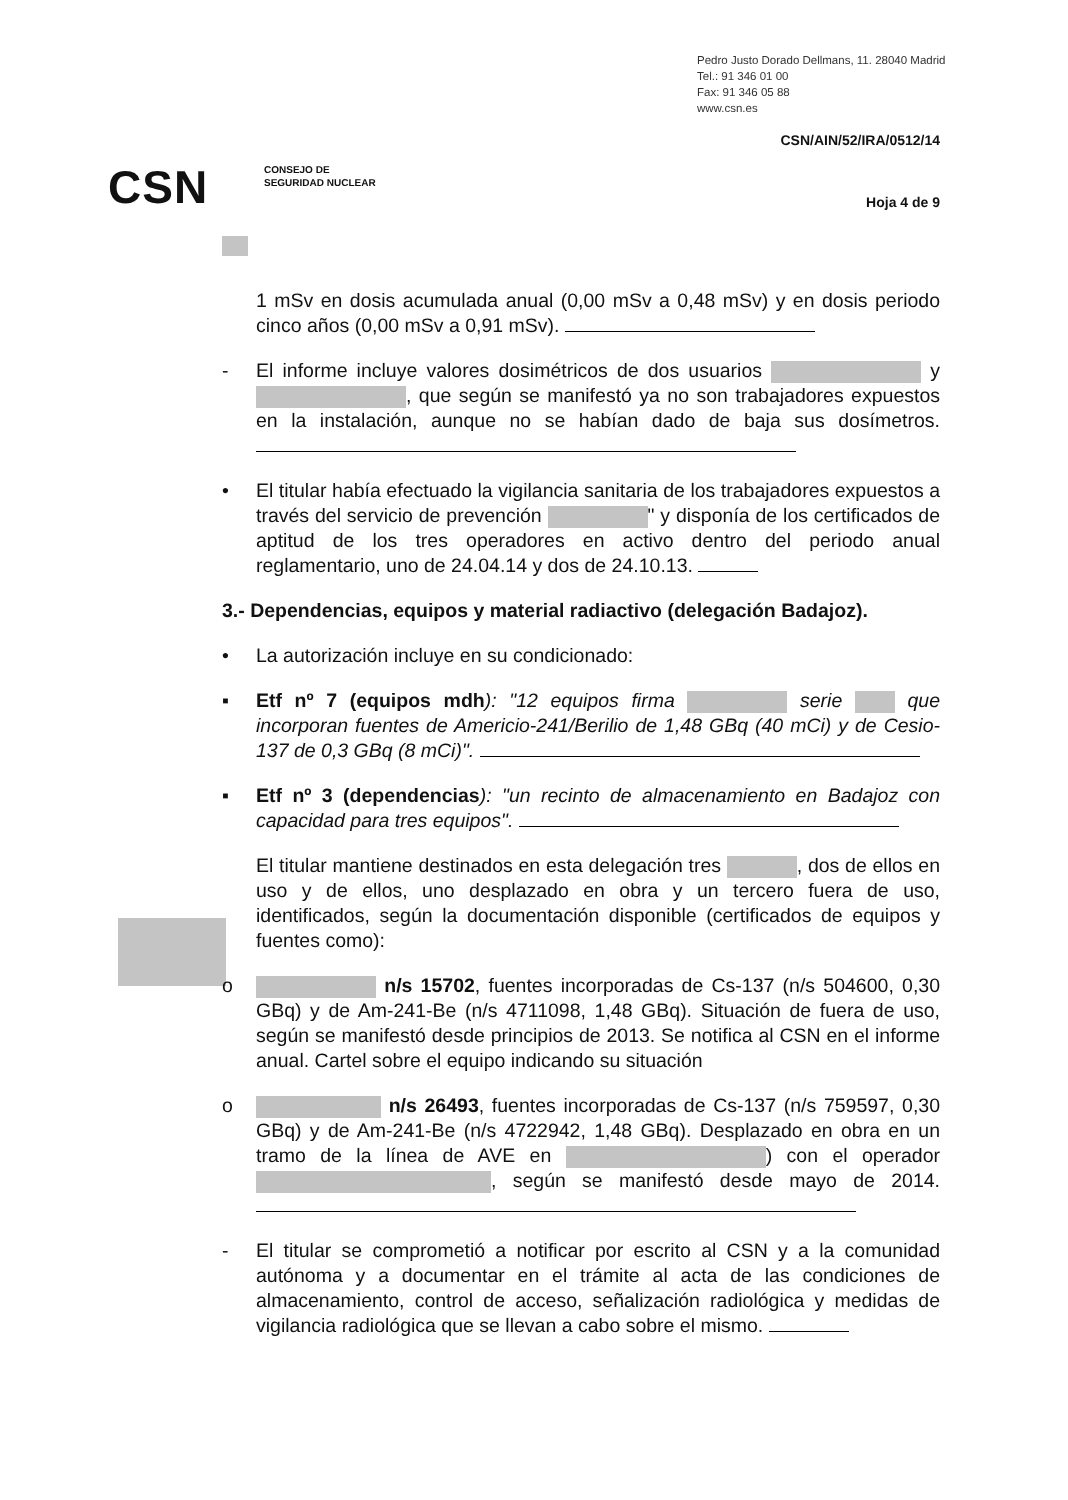Pedro Justo Dorado Dellmans, 11. 28040 Madrid
Tel.: 91 346 01 00
Fax: 91 346 05 88
www.csn.es
CSN/AIN/52/IRA/0512/14
CSN
CONSEJO DE
SEGURIDAD NUCLEAR
Hoja 4 de 9
1 mSv en dosis acumulada anual (0,00 mSv a 0,48 mSv) y en dosis periodo cinco años (0,00 mSv a 0,91 mSv).
- El informe incluye valores dosimétricos de dos usuarios y , que según se manifestó ya no son trabajadores expuestos en la instalación, aunque no se habían dado de baja sus dosímetros.
• El titular había efectuado la vigilancia sanitaria de los trabajadores expuestos a través del servicio de prevención " y disponía de los certificados de aptitud de los tres operadores en activo dentro del periodo anual reglamentario, uno de 24.04.14 y dos de 24.10.13.
3.- Dependencias, equipos y material radiactivo (delegación Badajoz).
• La autorización incluye en su condicionado:
▪ Etf nº 7 (equipos mdh): "12 equipos firma serie que incorporan fuentes de Americio-241/Berilio de 1,48 GBq (40 mCi) y de Cesio-137 de 0,3 GBq (8 mCi)".
▪ Etf nº 3 (dependencias): "un recinto de almacenamiento en Badajoz con capacidad para tres equipos".
El titular mantiene destinados en esta delegación tres , dos de ellos en uso y de ellos, uno desplazado en obra y un tercero fuera de uso, identificados, según la documentación disponible (certificados de equipos y fuentes como):
o n/s 15702, fuentes incorporadas de Cs-137 (n/s 504600, 0,30 GBq) y de Am-241-Be (n/s 4711098, 1,48 GBq). Situación de fuera de uso, según se manifestó desde principios de 2013. Se notifica al CSN en el informe anual. Cartel sobre el equipo indicando su situación
o n/s 26493, fuentes incorporadas de Cs-137 (n/s 759597, 0,30 GBq) y de Am-241-Be (n/s 4722942, 1,48 GBq). Desplazado en obra en un tramo de la línea de AVE en ) con el operador , según se manifestó desde mayo de 2014.
- El titular se comprometió a notificar por escrito al CSN y a la comunidad autónoma y a documentar en el trámite al acta de las condiciones de almacenamiento, control de acceso, señalización radiológica y medidas de vigilancia radiológica que se llevan a cabo sobre el mismo.